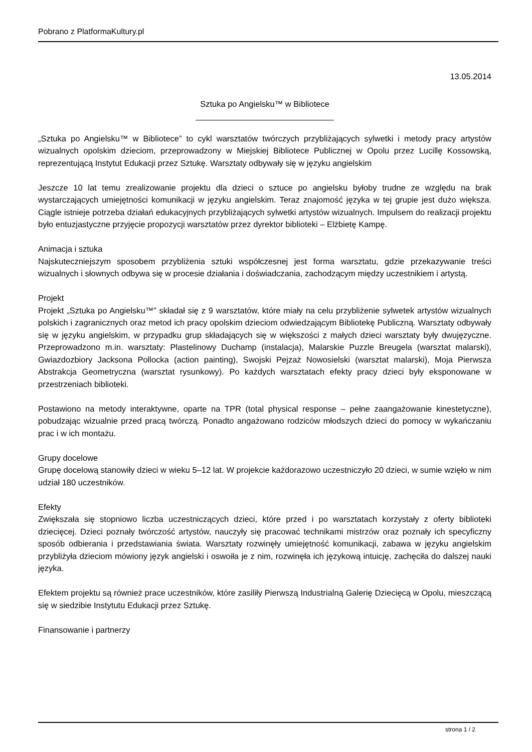Pobrano z PlatformaKultury.pl
13.05.2014
Sztuka po Angielsku™ w Bibliotece
______________________________
„Sztuka po Angielsku™ w Bibliotece” to cykl warsztatów twórczych przybliżających sylwetki i metody pracy artystów wizualnych opolskim dzieciom, przeprowadzony w Miejskiej Bibliotece Publicznej w Opolu przez Lucillę Kossowską, reprezentującą Instytut Edukacji przez Sztukę. Warsztaty odbywały się w języku angielskim
Jeszcze 10 lat temu zrealizowanie projektu dla dzieci o sztuce po angielsku byłoby trudne ze względu na brak wystarczających umiejętności komunikacji w języku angielskim. Teraz znajomość języka w tej grupie jest dużo większa. Ciągle istnieje potrzeba działań edukacyjnych przybliżających sylwetki artystów wizualnych. Impulsem do realizacji projektu było entuzjastyczne przyjęcie propozycji warsztatów przez dyrektor biblioteki – Elżbietę Kampę.
Animacja i sztuka
Najskuteczniejszym sposobem przybliżenia sztuki współczesnej jest forma warsztatu, gdzie przekazywanie treści wizualnych i słownych odbywa się w procesie działania i doświadczania, zachodzącym między uczestnikiem i artystą.
Projekt
Projekt „Sztuka po Angielsku™” składał się z 9 warsztatów, które miały na celu przybliżenie sylwetek artystów wizualnych polskich i zagranicznych oraz metod ich pracy opolskim dzieciom odwiedzającym Bibliotekę Publiczną. Warsztaty odbywały się w języku angielskim, w przypadku grup składających się w większości z małych dzieci warsztaty były dwujęzyczne. Przeprowadzono m.in. warsztaty: Plastelinowy Duchamp (instalacja), Malarskie Puzzle Breugela (warsztat malarski), Gwiazdozbiory Jacksona Pollocka (action painting), Swojski Pejzaż Nowosielski (warsztat malarski), Moja Pierwsza Abstrakcja Geometryczna (warsztat rysunkowy). Po każdych warsztatach efekty pracy dzieci były eksponowane w przestrzeniach biblioteki.
Postawiono na metody interaktywne, oparte na TPR (total physical response – pełne zaangażowanie kinestetyczne), pobudzając wizualnie przed pracą twórczą. Ponadto angażowano rodziców młodszych dzieci do pomocy w wykańczaniu prac i w ich montażu.
Grupy docelowe
Grupę docelową stanowiły dzieci w wieku 5–12 lat. W projekcie każdorazowo uczestniczyło 20 dzieci, w sumie wzięło w nim udział 180 uczestników.
Efekty
Zwiększała się stopniowo liczba uczestniczących dzieci, które przed i po warsztatach korzystały z oferty biblioteki dziecięcej. Dzieci poznały twórczość artystów, nauczyły się pracować technikami mistrzów oraz poznały ich specyficzny sposób odbierania i przedstawiania świata. Warsztaty rozwinęły umiejętność komunikacji, zabawa w języku angielskim przybliżyła dzieciom mówiony język angielski i oswoiła je z nim, rozwinęła ich językową intuicję, zachęciła do dalszej nauki języka.
Efektem projektu są również prace uczestników, które zasiliły Pierwszą Industrialną Galerię Dziecięcą w Opolu, mieszczącą się w siedzibie Instytutu Edukacji przez Sztukę.
Finansowanie i partnerzy
strona 1 / 2